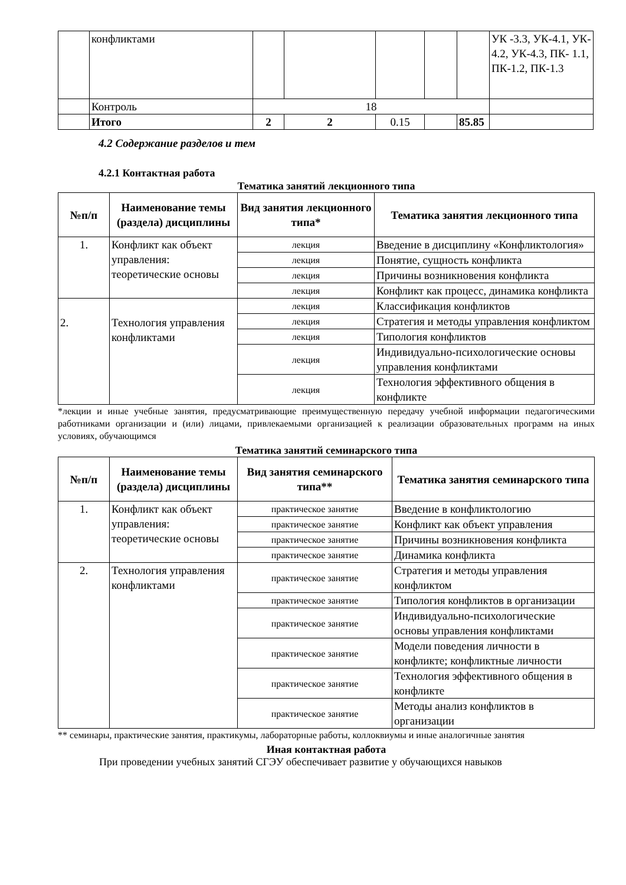| | конфликтами | | | | | | УК -3.3, УК-4.1, УК- 4.2, УК-4.3, ПК- 1.1, ПК-1.2, ПК-1.3 |
| | Контроль | 18 | | | | | |
| | Итого | 2 | 2 | 0.15 | | 85.85 | |
4.2 Содержание разделов и тем
4.2.1 Контактная работа
Тематика занятий лекционного типа
| №п/п | Наименование темы (раздела) дисциплины | Вид занятия лекционного типа* | Тематика занятия лекционного типа |
| --- | --- | --- | --- |
| 1. | Конфликт как объект управления: теоретические основы | лекция | Введение в дисциплину «Конфликтология» |
| | | лекция | Понятие, сущность конфликта |
| | | лекция | Причины возникновения конфликта |
| | | лекция | Конфликт как процесс, динамика конфликта |
| 2. | Технология управления конфликтами | лекция | Классификация конфликтов |
| | | лекция | Стратегия и методы управления конфликтом |
| | | лекция | Типология конфликтов |
| | | лекция | Индивидуально-психологические основы управления конфликтами |
| | | лекция | Технология эффективного общения в конфликте |
*лекции и иные учебные занятия, предусматривающие преимущественную передачу учебной информации педагогическими работниками организации и (или) лицами, привлекаемыми организацией к реализации образовательных программ на иных условиях, обучающимся
Тематика занятий семинарского типа
| №п/п | Наименование темы (раздела) дисциплины | Вид занятия семинарского типа** | Тематика занятия семинарского типа |
| --- | --- | --- | --- |
| 1. | Конфликт как объект управления: теоретические основы | практическое занятие | Введение в конфликтологию |
| | | практическое занятие | Конфликт как объект управления |
| | | практическое занятие | Причины возникновения конфликта |
| | | практическое занятие | Динамика конфликта |
| 2. | Технология управления конфликтами | практическое занятие | Стратегия и методы управления конфликтом |
| | | практическое занятие | Типология конфликтов в организации |
| | | практическое занятие | Индивидуально-психологические основы управления конфликтами |
| | | практическое занятие | Модели поведения личности в конфликте; конфликтные личности |
| | | практическое занятие | Технология эффективного общения в конфликте |
| | | практическое занятие | Методы анализ конфликтов в организации |
** семинары, практические занятия, практикумы, лабораторные работы, коллоквиумы и иные аналогичные занятия
Иная контактная работа
При проведении учебных занятий СГЭУ обеспечивает развитие у обучающихся навыков